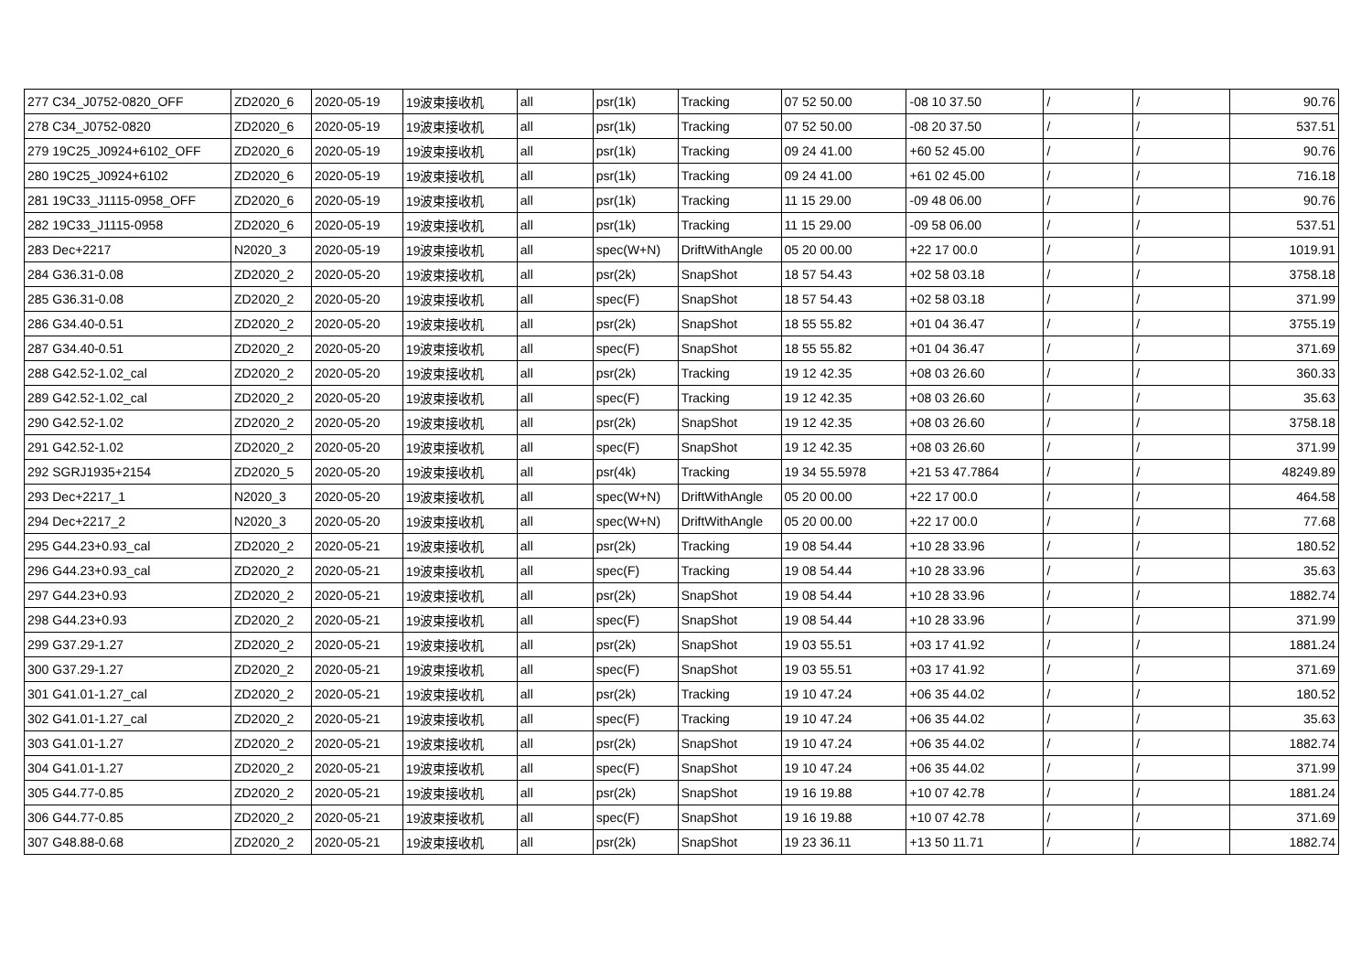| 277 C34_J0752-0820_OFF | ZD2020_6 | 2020-05-19 | 19波束接收机 | all | psr(1k) | Tracking | 07 52 50.00 | -08 10 37.50 | / | / | 90.76 |
| 278 C34_J0752-0820 | ZD2020_6 | 2020-05-19 | 19波束接收机 | all | psr(1k) | Tracking | 07 52 50.00 | -08 20 37.50 | / | / | 537.51 |
| 279 19C25_J0924+6102_OFF | ZD2020_6 | 2020-05-19 | 19波束接收机 | all | psr(1k) | Tracking | 09 24 41.00 | +60 52 45.00 | / | / | 90.76 |
| 280 19C25_J0924+6102 | ZD2020_6 | 2020-05-19 | 19波束接收机 | all | psr(1k) | Tracking | 09 24 41.00 | +61 02 45.00 | / | / | 716.18 |
| 281 19C33_J1115-0958_OFF | ZD2020_6 | 2020-05-19 | 19波束接收机 | all | psr(1k) | Tracking | 11 15 29.00 | -09 48 06.00 | / | / | 90.76 |
| 282 19C33_J1115-0958 | ZD2020_6 | 2020-05-19 | 19波束接收机 | all | psr(1k) | Tracking | 11 15 29.00 | -09 58 06.00 | / | / | 537.51 |
| 283 Dec+2217 | N2020_3 | 2020-05-19 | 19波束接收机 | all | spec(W+N) | DriftWithAngle | 05 20 00.00 | +22 17 00.0 | / | / | 1019.91 |
| 284 G36.31-0.08 | ZD2020_2 | 2020-05-20 | 19波束接收机 | all | psr(2k) | SnapShot | 18 57 54.43 | +02 58 03.18 | / | / | 3758.18 |
| 285 G36.31-0.08 | ZD2020_2 | 2020-05-20 | 19波束接收机 | all | spec(F) | SnapShot | 18 57 54.43 | +02 58 03.18 | / | / | 371.99 |
| 286 G34.40-0.51 | ZD2020_2 | 2020-05-20 | 19波束接收机 | all | psr(2k) | SnapShot | 18 55 55.82 | +01 04 36.47 | / | / | 3755.19 |
| 287 G34.40-0.51 | ZD2020_2 | 2020-05-20 | 19波束接收机 | all | spec(F) | SnapShot | 18 55 55.82 | +01 04 36.47 | / | / | 371.69 |
| 288 G42.52-1.02_cal | ZD2020_2 | 2020-05-20 | 19波束接收机 | all | psr(2k) | Tracking | 19 12 42.35 | +08 03 26.60 | / | / | 360.33 |
| 289 G42.52-1.02_cal | ZD2020_2 | 2020-05-20 | 19波束接收机 | all | spec(F) | Tracking | 19 12 42.35 | +08 03 26.60 | / | / | 35.63 |
| 290 G42.52-1.02 | ZD2020_2 | 2020-05-20 | 19波束接收机 | all | psr(2k) | SnapShot | 19 12 42.35 | +08 03 26.60 | / | / | 3758.18 |
| 291 G42.52-1.02 | ZD2020_2 | 2020-05-20 | 19波束接收机 | all | spec(F) | SnapShot | 19 12 42.35 | +08 03 26.60 | / | / | 371.99 |
| 292 SGRJ1935+2154 | ZD2020_5 | 2020-05-20 | 19波束接收机 | all | psr(4k) | Tracking | 19 34 55.5978 | +21 53 47.7864 | / | / | 48249.89 |
| 293 Dec+2217_1 | N2020_3 | 2020-05-20 | 19波束接收机 | all | spec(W+N) | DriftWithAngle | 05 20 00.00 | +22 17 00.0 | / | / | 464.58 |
| 294 Dec+2217_2 | N2020_3 | 2020-05-20 | 19波束接收机 | all | spec(W+N) | DriftWithAngle | 05 20 00.00 | +22 17 00.0 | / | / | 77.68 |
| 295 G44.23+0.93_cal | ZD2020_2 | 2020-05-21 | 19波束接收机 | all | psr(2k) | Tracking | 19 08 54.44 | +10 28 33.96 | / | / | 180.52 |
| 296 G44.23+0.93_cal | ZD2020_2 | 2020-05-21 | 19波束接收机 | all | spec(F) | Tracking | 19 08 54.44 | +10 28 33.96 | / | / | 35.63 |
| 297 G44.23+0.93 | ZD2020_2 | 2020-05-21 | 19波束接收机 | all | psr(2k) | SnapShot | 19 08 54.44 | +10 28 33.96 | / | / | 1882.74 |
| 298 G44.23+0.93 | ZD2020_2 | 2020-05-21 | 19波束接收机 | all | spec(F) | SnapShot | 19 08 54.44 | +10 28 33.96 | / | / | 371.99 |
| 299 G37.29-1.27 | ZD2020_2 | 2020-05-21 | 19波束接收机 | all | psr(2k) | SnapShot | 19 03 55.51 | +03 17 41.92 | / | / | 1881.24 |
| 300 G37.29-1.27 | ZD2020_2 | 2020-05-21 | 19波束接收机 | all | spec(F) | SnapShot | 19 03 55.51 | +03 17 41.92 | / | / | 371.69 |
| 301 G41.01-1.27_cal | ZD2020_2 | 2020-05-21 | 19波束接收机 | all | psr(2k) | Tracking | 19 10 47.24 | +06 35 44.02 | / | / | 180.52 |
| 302 G41.01-1.27_cal | ZD2020_2 | 2020-05-21 | 19波束接收机 | all | spec(F) | Tracking | 19 10 47.24 | +06 35 44.02 | / | / | 35.63 |
| 303 G41.01-1.27 | ZD2020_2 | 2020-05-21 | 19波束接收机 | all | psr(2k) | SnapShot | 19 10 47.24 | +06 35 44.02 | / | / | 1882.74 |
| 304 G41.01-1.27 | ZD2020_2 | 2020-05-21 | 19波束接收机 | all | spec(F) | SnapShot | 19 10 47.24 | +06 35 44.02 | / | / | 371.99 |
| 305 G44.77-0.85 | ZD2020_2 | 2020-05-21 | 19波束接收机 | all | psr(2k) | SnapShot | 19 16 19.88 | +10 07 42.78 | / | / | 1881.24 |
| 306 G44.77-0.85 | ZD2020_2 | 2020-05-21 | 19波束接收机 | all | spec(F) | SnapShot | 19 16 19.88 | +10 07 42.78 | / | / | 371.69 |
| 307 G48.88-0.68 | ZD2020_2 | 2020-05-21 | 19波束接收机 | all | psr(2k) | SnapShot | 19 23 36.11 | +13 50 11.71 | / | / | 1882.74 |